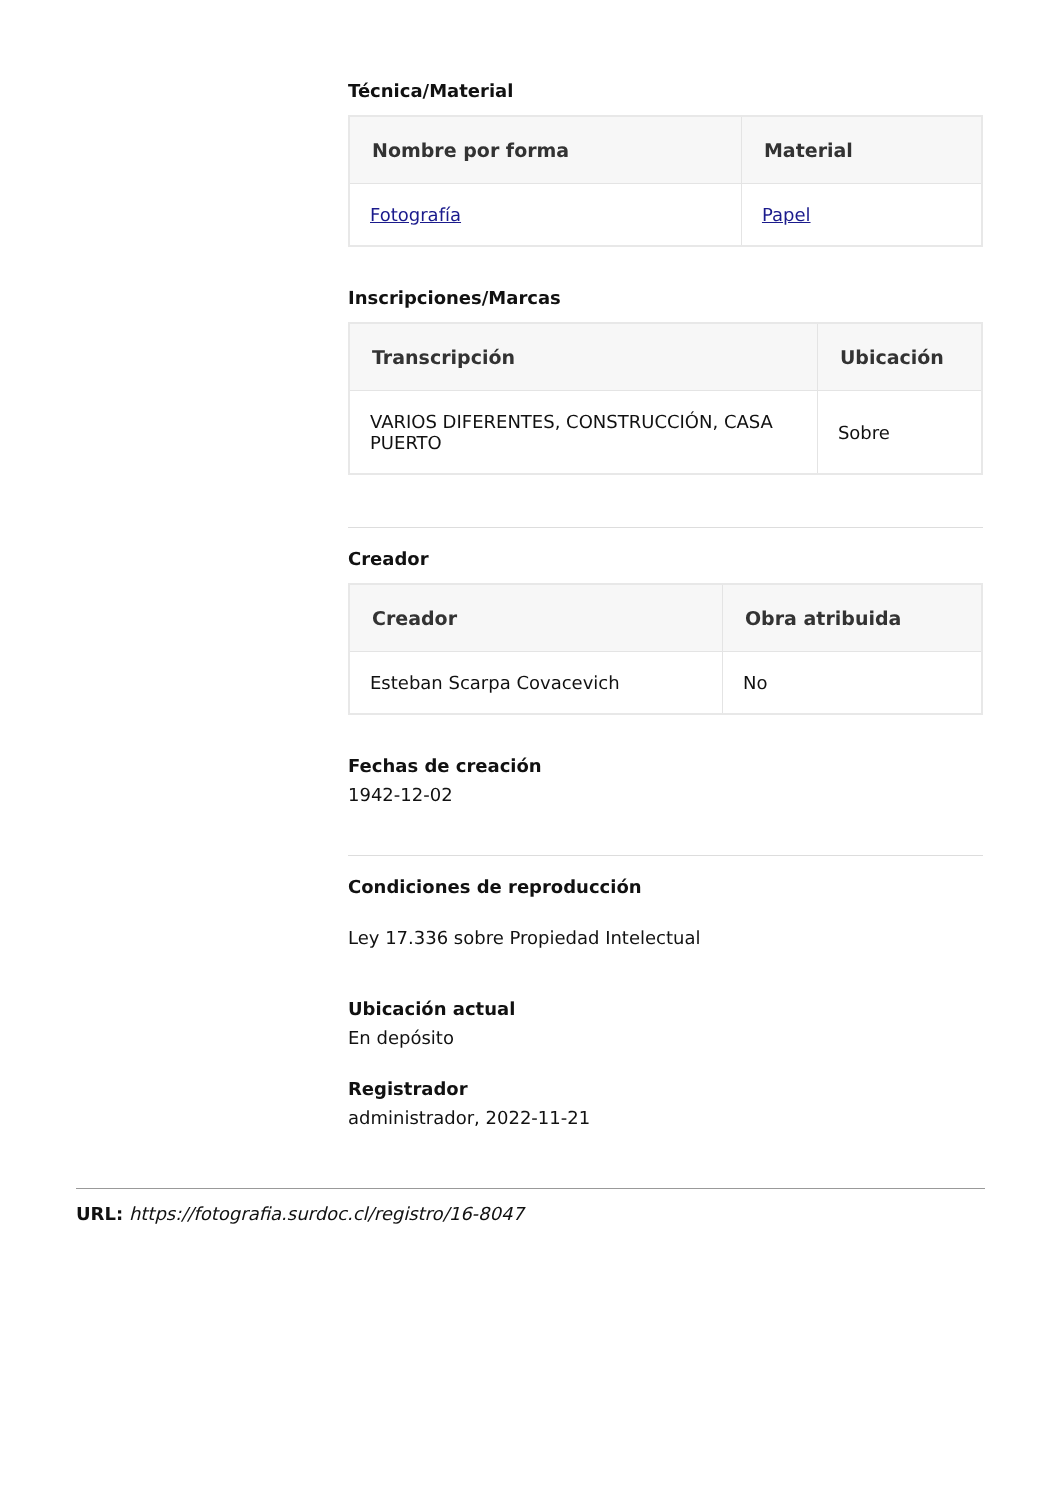Técnica/Material
| Nombre por forma | Material |
| --- | --- |
| Fotografía | Papel |
Inscripciones/Marcas
| Transcripción | Ubicación |
| --- | --- |
| VARIOS DIFERENTES, CONSTRUCCIÓN, CASA PUERTO | Sobre |
Creador
| Creador | Obra atribuida |
| --- | --- |
| Esteban Scarpa Covacevich | No |
Fechas de creación
1942-12-02
Condiciones de reproducción
Ley 17.336 sobre Propiedad Intelectual
Ubicación actual
En depósito
Registrador
administrador, 2022-11-21
URL: https://fotografia.surdoc.cl/registro/16-8047